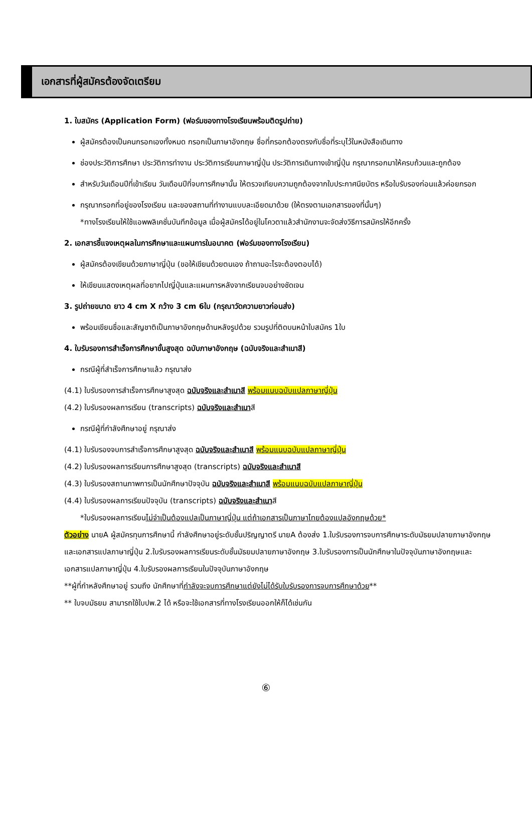เอกสารที่ผู้สมัครต้องจัดเตรียม
1. ใบสมัคร (Application Form) (ฟอร์มของทางโรงเรียนพร้อมติดรูปถ่าย)
ผู้สมัครต้องเป็นคนกรอกเองทั้งหมด กรอกเป็นภาษาอังกฤษ ชื่อที่กรอกต้องตรงกับชื่อที่ระบุไว้ในหนังสือเดินทาง
ช่องประวัติการศึกษา ประวัติการทำงาน ประวัติการเรียนภาษาญี่ปุ่น ประวัติการเดินทางเข้าญี่ปุ่น กรุณากรอกมาให้ครบถ้วนและถูกต้อง
สำหรับวันเดือนปีที่เข้าเรียน วันเดือนปีที่จบการศึกษานั้น ให้ตรวจเทียบความถูกต้องจากใบประกาศนียบัตร หรือใบรับรองก่อนแล้วค่อยกรอก
กรุณากรอกที่อยู่ของโรงเรียน และของสถานที่ทำงานแบบละเอียดมาด้วย (ให้ตรงตามเอกสารของที่นั้นๆ)
*ทางโรงเรียนให้ใช้แอพพลิเคชั่นบันทึกข้อมูล เมื่อผู้สมัครได้อยู่ในโควตาแล้วสำนักงานจะจัดส่งวิธีการสมัครให้อีกครั้ง
2. เอกสารชี้แจงเหตุผลในการศึกษาและแผนการในอนาคต (ฟอร์มของทางโรงเรียน)
ผู้สมัครต้องเขียนด้วยภาษาญี่ปุ่น (ขอให้เขียนด้วยตนเอง ถ้าถามอะไรจะต้องตอบได้)
ให้เขียนแสดงเหตุผลที่อยากไปญี่ปุ่นและแผนการหลังจากเรียนจบอย่างชัดเจน
3. รูปถ่ายขนาด ยาว 4 cm X กว้าง 3 cm 6ใบ (กรุณาวัดความยาวก่อนส่ง)
พร้อมเขียนชื่อและสัญชาติเป็นภาษาอังกฤษด้านหลังรูปด้วย รวมรูปที่ติดบนหน้าใบสมัคร 1ใบ
4. ใบรับรองการสำเร็จการศึกษาขั้นสูงสุด ฉบับภาษาอังกฤษ (ฉบับจริงและสำเนาสี)
กรณีผู้ที่สำเร็จการศึกษาแล้ว กรุณาส่ง
(4.1) ใบรับรองการสำเร็จการศึกษาสูงสุด ฉบับจริงและสำเนาสี พร้อมแนบฉบับแปลภาษาญี่ปุ่น
(4.2) ใบรับรองผลการเรียน (transcripts) ฉบับจริงและสำเนาสี
กรณีผู้ที่กำลังศึกษาอยู่ กรุณาส่ง
(4.1) ใบรับรองจบการสำเร็จการศึกษาสูงสุด ฉบับจริงและสำเนาสี พร้อมแนบฉบับแปลภาษาญี่ปุ่น
(4.2) ใบรับรองผลการเรียนการศึกษาสูงสุด (transcripts) ฉบับจริงและสำเนาสี
(4.3) ใบรับรองสถานภาพการเป็นนักศึกษาปัจจุบัน ฉบับจริงและสำเนาสี พร้อมแนบฉบับแปลภาษาญี่ปุ่น
(4.4) ใบรับรองผลการเรียนปัจจุบัน (transcripts) ฉบับจริงและสำเนาสี
*ใบรับรองผลการเรียนไม่จำเป็นต้องแปลเป็นภาษาญี่ปุ่น แต่ถ้าเอกสารเป็นภาษาไทยต้องแปลอังกฤษด้วย*
ตัวอย่าง นายA ผู้สมัครทุนการศึกษานี้ กำลังศึกษาอยู่ระดับชั้นปริญญาตรี นายA ต้องส่ง 1.ใบรับรองการจบการศึกษาระดับมัธยมปลายภาษาอังกฤษและเอกสารแปลภาษาญี่ปุ่น 2.ใบรับรองผลการเรียนระดับชั้นมัธยมปลายภาษาอังกฤษ 3.ใบรับรองการเป็นนักศึกษาในปัจจุบันภาษาอังกฤษและเอกสารแปลภาษาญี่ปุ่น 4.ใบรับรองผลการเรียนในปัจจุบันภาษาอังกฤษ
**ผู้ที่กำหลังศึกษาอยู่ รวมถึง นักศึกษาที่กำลังจะจบการศึกษาแต่ยังไม่ได้รับใบรับรองการจบการศึกษาด้วย**
** ใบจบมัธยม สามารถใช้ใบปพ.2 ได้ หรือจะใช้เอกสารที่ทางโรงเรียนออกให้ก็ได้เช่นกัน
⑥